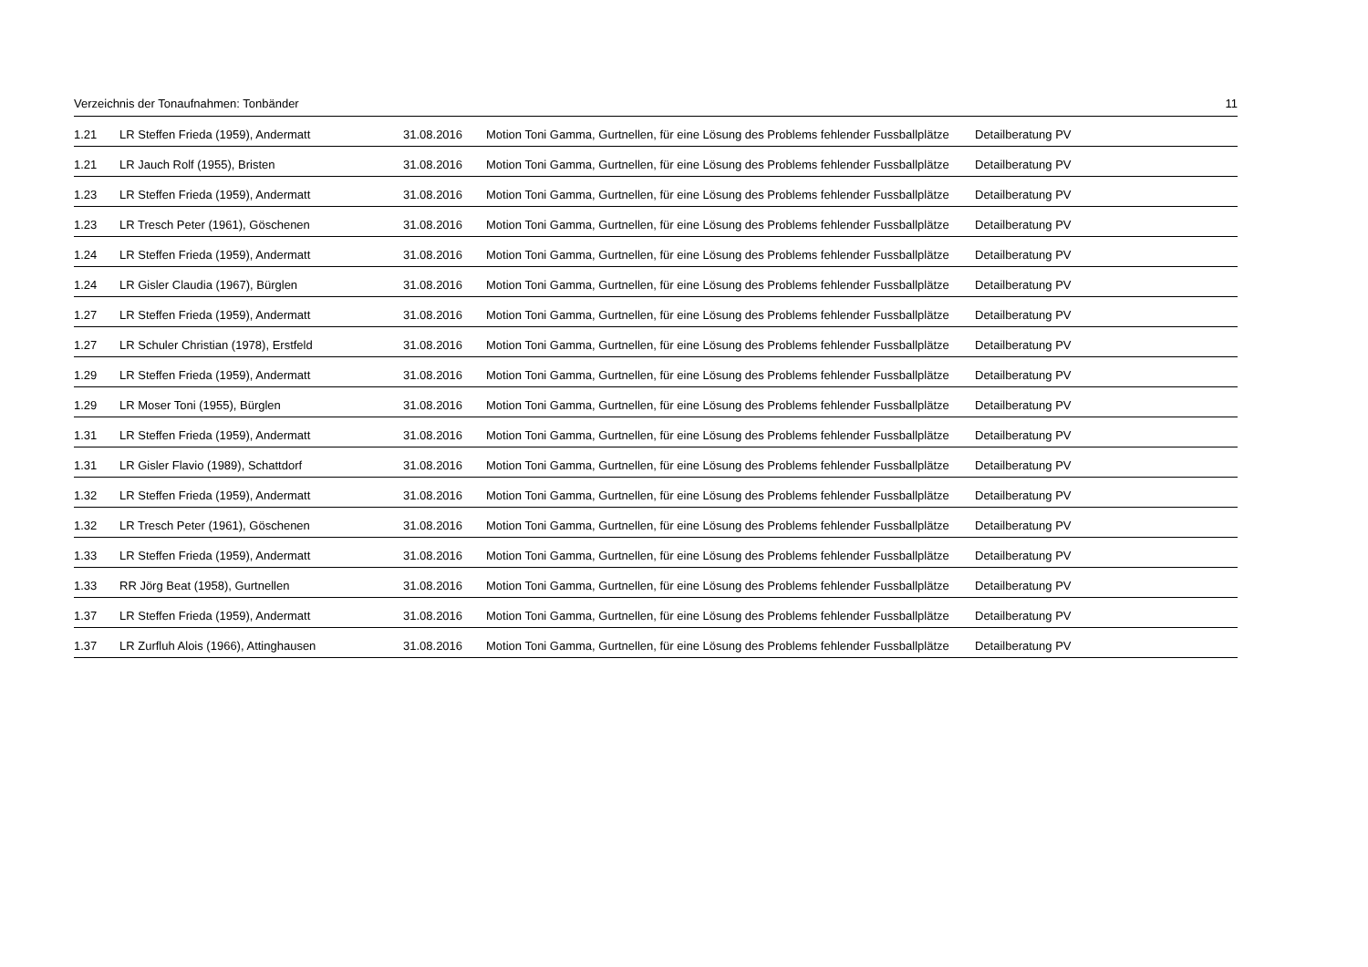Verzeichnis der Tonaufnahmen: Tonbänder 11
| 1.21 | LR Steffen Frieda (1959), Andermatt | 31.08.2016 | Motion Toni Gamma, Gurtnellen, für eine Lösung des Problems fehlender Fussballplätze | Detailberatung PV |
| 1.21 | LR Jauch Rolf (1955), Bristen | 31.08.2016 | Motion Toni Gamma, Gurtnellen, für eine Lösung des Problems fehlender Fussballplätze | Detailberatung PV |
| 1.23 | LR Steffen Frieda (1959), Andermatt | 31.08.2016 | Motion Toni Gamma, Gurtnellen, für eine Lösung des Problems fehlender Fussballplätze | Detailberatung PV |
| 1.23 | LR Tresch Peter (1961), Göschenen | 31.08.2016 | Motion Toni Gamma, Gurtnellen, für eine Lösung des Problems fehlender Fussballplätze | Detailberatung PV |
| 1.24 | LR Steffen Frieda (1959), Andermatt | 31.08.2016 | Motion Toni Gamma, Gurtnellen, für eine Lösung des Problems fehlender Fussballplätze | Detailberatung PV |
| 1.24 | LR Gisler Claudia (1967), Bürglen | 31.08.2016 | Motion Toni Gamma, Gurtnellen, für eine Lösung des Problems fehlender Fussballplätze | Detailberatung PV |
| 1.27 | LR Steffen Frieda (1959), Andermatt | 31.08.2016 | Motion Toni Gamma, Gurtnellen, für eine Lösung des Problems fehlender Fussballplätze | Detailberatung PV |
| 1.27 | LR Schuler Christian (1978), Erstfeld | 31.08.2016 | Motion Toni Gamma, Gurtnellen, für eine Lösung des Problems fehlender Fussballplätze | Detailberatung PV |
| 1.29 | LR Steffen Frieda (1959), Andermatt | 31.08.2016 | Motion Toni Gamma, Gurtnellen, für eine Lösung des Problems fehlender Fussballplätze | Detailberatung PV |
| 1.29 | LR Moser Toni (1955), Bürglen | 31.08.2016 | Motion Toni Gamma, Gurtnellen, für eine Lösung des Problems fehlender Fussballplätze | Detailberatung PV |
| 1.31 | LR Steffen Frieda (1959), Andermatt | 31.08.2016 | Motion Toni Gamma, Gurtnellen, für eine Lösung des Problems fehlender Fussballplätze | Detailberatung PV |
| 1.31 | LR Gisler Flavio (1989), Schattdorf | 31.08.2016 | Motion Toni Gamma, Gurtnellen, für eine Lösung des Problems fehlender Fussballplätze | Detailberatung PV |
| 1.32 | LR Steffen Frieda (1959), Andermatt | 31.08.2016 | Motion Toni Gamma, Gurtnellen, für eine Lösung des Problems fehlender Fussballplätze | Detailberatung PV |
| 1.32 | LR Tresch Peter (1961), Göschenen | 31.08.2016 | Motion Toni Gamma, Gurtnellen, für eine Lösung des Problems fehlender Fussballplätze | Detailberatung PV |
| 1.33 | LR Steffen Frieda (1959), Andermatt | 31.08.2016 | Motion Toni Gamma, Gurtnellen, für eine Lösung des Problems fehlender Fussballplätze | Detailberatung PV |
| 1.33 | RR Jörg Beat (1958), Gurtnellen | 31.08.2016 | Motion Toni Gamma, Gurtnellen, für eine Lösung des Problems fehlender Fussballplätze | Detailberatung PV |
| 1.37 | LR Steffen Frieda (1959), Andermatt | 31.08.2016 | Motion Toni Gamma, Gurtnellen, für eine Lösung des Problems fehlender Fussballplätze | Detailberatung PV |
| 1.37 | LR Zurfluh Alois (1966), Attinghausen | 31.08.2016 | Motion Toni Gamma, Gurtnellen, für eine Lösung des Problems fehlender Fussballplätze | Detailberatung PV |